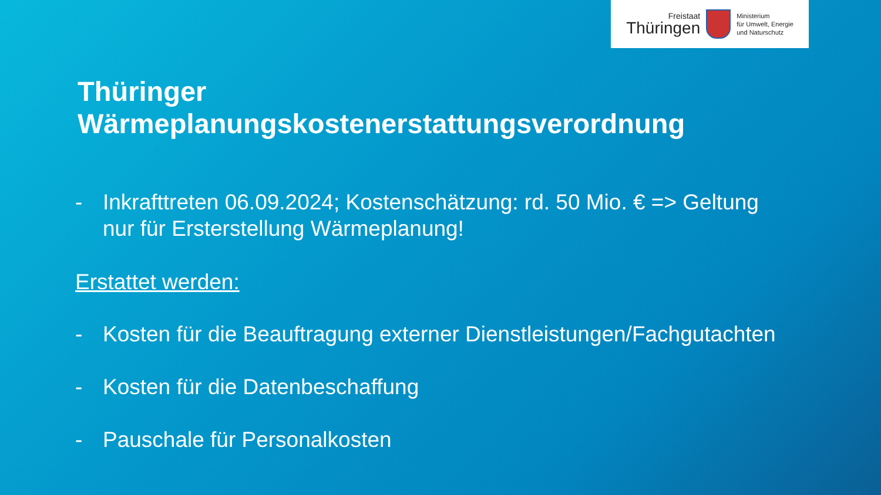Freistaat
Thüringen
Ministerium
für Umwelt, Energie
und Naturschutz
Thüringer Wärmeplanungskostenerstattungsverordnung
- Inkrafttreten 06.09.2024; Kostenschätzung: rd. 50 Mio. € => Geltung
nur für Ersterstellung Wärmeplanung!
Erstattet werden:
- Kosten für die Beauftragung externer Dienstleistungen/Fachgutachten
- Kosten für die Datenbeschaffung
- Pauschale für Personalkosten